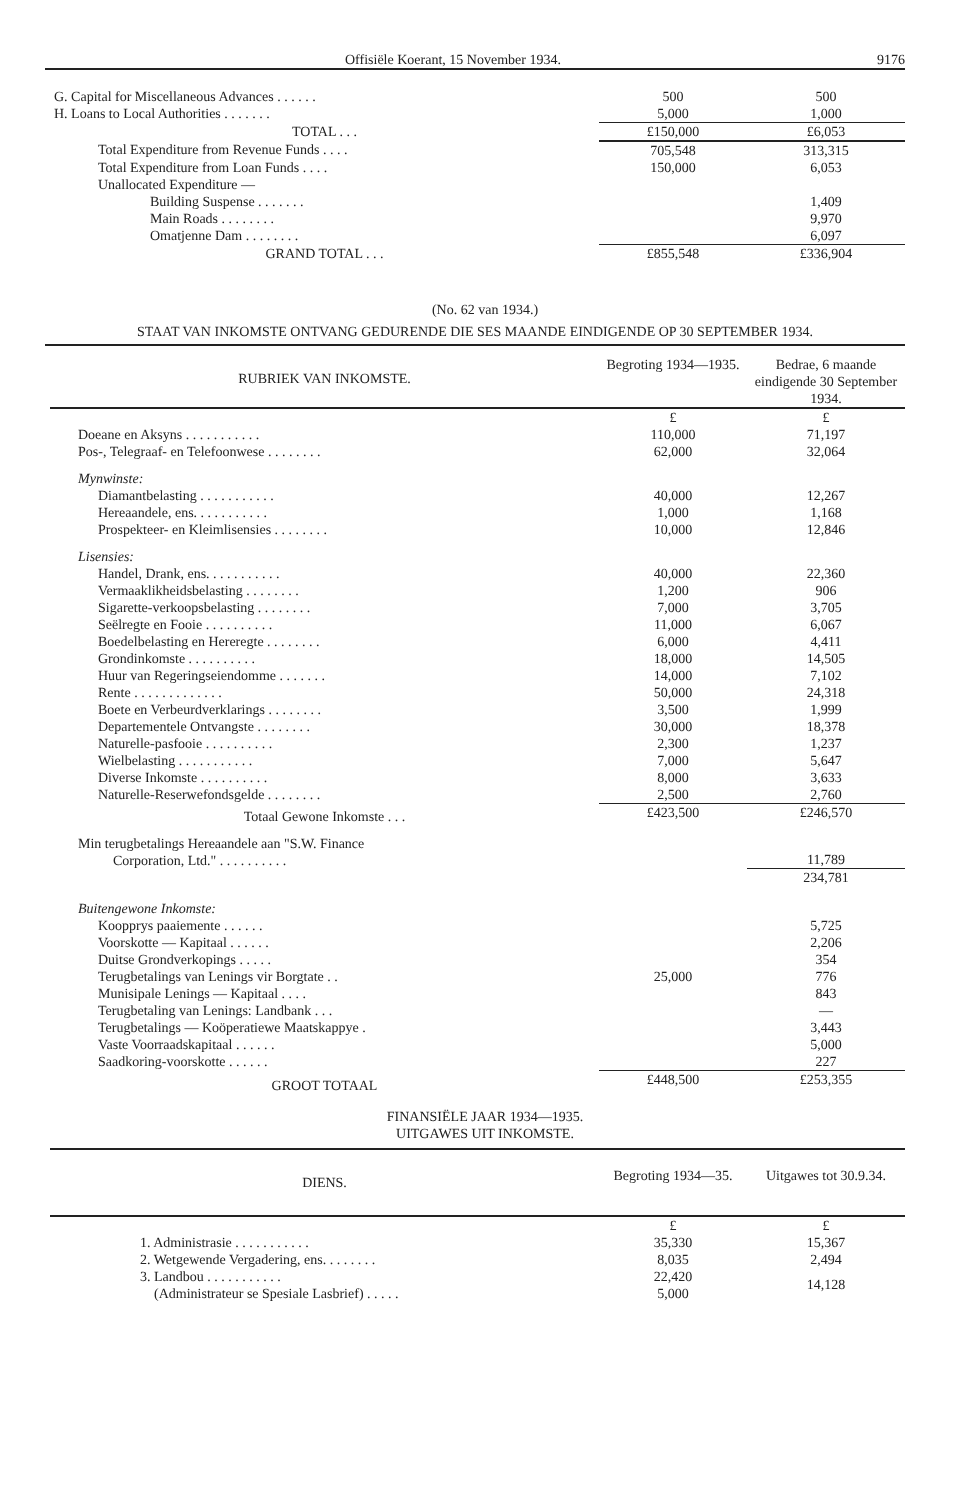Offisiële Koerant, 15 November 1934. 9176
| G. Capital for Miscellaneous Advances . . . . . . | 500 | 500 |
| H. Loans to Local Authorities . . . . . . . | 5,000 | 1,000 |
| TOTAL . . . | £150,000 | £6,053 |
| Total Expenditure from Revenue Funds . . . . | 705,548 | 313,315 |
| Total Expenditure from Loan Funds . . . . | 150,000 | 6,053 |
| Unallocated Expenditure — | | |
| Building Suspense . . . . . . . | | 1,409 |
| Main Roads . . . . . . . . | | 9,970 |
| Omatjenne Dam . . . . . . . . | | 6,097 |
| GRAND TOTAL . . . | £855,548 | £336,904 |
(No. 62 van 1934.)
STAAT VAN INKOMSTE ONTVANG GEDURENDE DIE SES MAANDE EINDIGENDE OP 30 SEPTEMBER 1934.
| RUBRIEK VAN INKOMSTE. | Begroting 1934—1935. | Bedrae, 6 maande eindigende 30 September 1934. |
| --- | --- | --- |
| | £ | £ |
| Doeane en Aksyns . . . . . . . . . . . | 110,000 | 71,197 |
| Pos-, Telegraaf- en Telefoonwese . . . . . . . . | 62,000 | 32,064 |
| Mynwinste: | | |
| Diamantbelasting . . . . . . . . . . . | 40,000 | 12,267 |
| Hereaandele, ens. . . . . . . . . . . | 1,000 | 1,168 |
| Prospekteer- en Kleimlisensies . . . . . . . . | 10,000 | 12,846 |
| Lisensies: | | |
| Handel, Drank, ens. . . . . . . . . . . | 40,000 | 22,360 |
| Vermaaklikheidsbelasting . . . . . . . . | 1,200 | 906 |
| Sigarette-verkoopsbelasting . . . . . . . . | 7,000 | 3,705 |
| Seëlregte en Fooie . . . . . . . . . . | 11,000 | 6,067 |
| Boedelbelasting en Hereregte . . . . . . . . | 6,000 | 4,411 |
| Grondinkomste . . . . . . . . . . | 18,000 | 14,505 |
| Huur van Regeringseiendomme . . . . . . . | 14,000 | 7,102 |
| Rente . . . . . . . . . . . . . | 50,000 | 24,318 |
| Boete en Verbeurdverklarings . . . . . . . . | 3,500 | 1,999 |
| Departementele Ontvangste . . . . . . . . | 30,000 | 18,378 |
| Naturelle-pasfooie . . . . . . . . . . | 2,300 | 1,237 |
| Wielbelasting . . . . . . . . . . . | 7,000 | 5,647 |
| Diverse Inkomste . . . . . . . . . . | 8,000 | 3,633 |
| Naturelle-Reserwefondsgelde . . . . . . . . | 2,500 | 2,760 |
| Totaal Gewone Inkomste . . . | £423,500 | £246,570 |
| Min terugbetalings Hereaandele aan "S.W. Finance Corporation, Ltd." . . . . . . . . . . | | 11,789 |
| | | 234,781 |
| Buitengewone Inkomste: | | |
| Koopprys paaiemente . . . . . . | | 5,725 |
| Voorskotte — Kapitaal . . . . . . | | 2,206 |
| Duitse Grondverkopings . . . . . | | 354 |
| Terugbetalings van Lenings vir Borgtate . . | 25,000 | 776 |
| Munisipale Lenings — Kapitaal . . . . | | 843 |
| Terugbetaling van Lenings: Landbank . . . | | — |
| Terugbetalings — Koöperatiewe Maatskappye . | | 3,443 |
| Vaste Voorraadskapitaal . . . . . . | | 5,000 |
| Saadkoring-voorskotte . . . . . . | | 227 |
| GROOT TOTAAL | £448,500 | £253,355 |
FINANSIËLE JAAR 1934—1935.
UITGAWES UIT INKOMSTE.
| DIENS. | Begroting 1934—35. | Uitgawes tot 30.9.34. |
| --- | --- | --- |
| | £ | £ |
| 1. Administrasie . . . . . . . . . . . | 35,330 | 15,367 |
| 2. Wetgewende Vergadering, ens. . . . . . . . | 8,035 | 2,494 |
| 3. Landbou . . . . . . . . . . . (Administrateur se Spesiale Lasbrief) . . . . . | 22,420 5,000 | 14,128 |